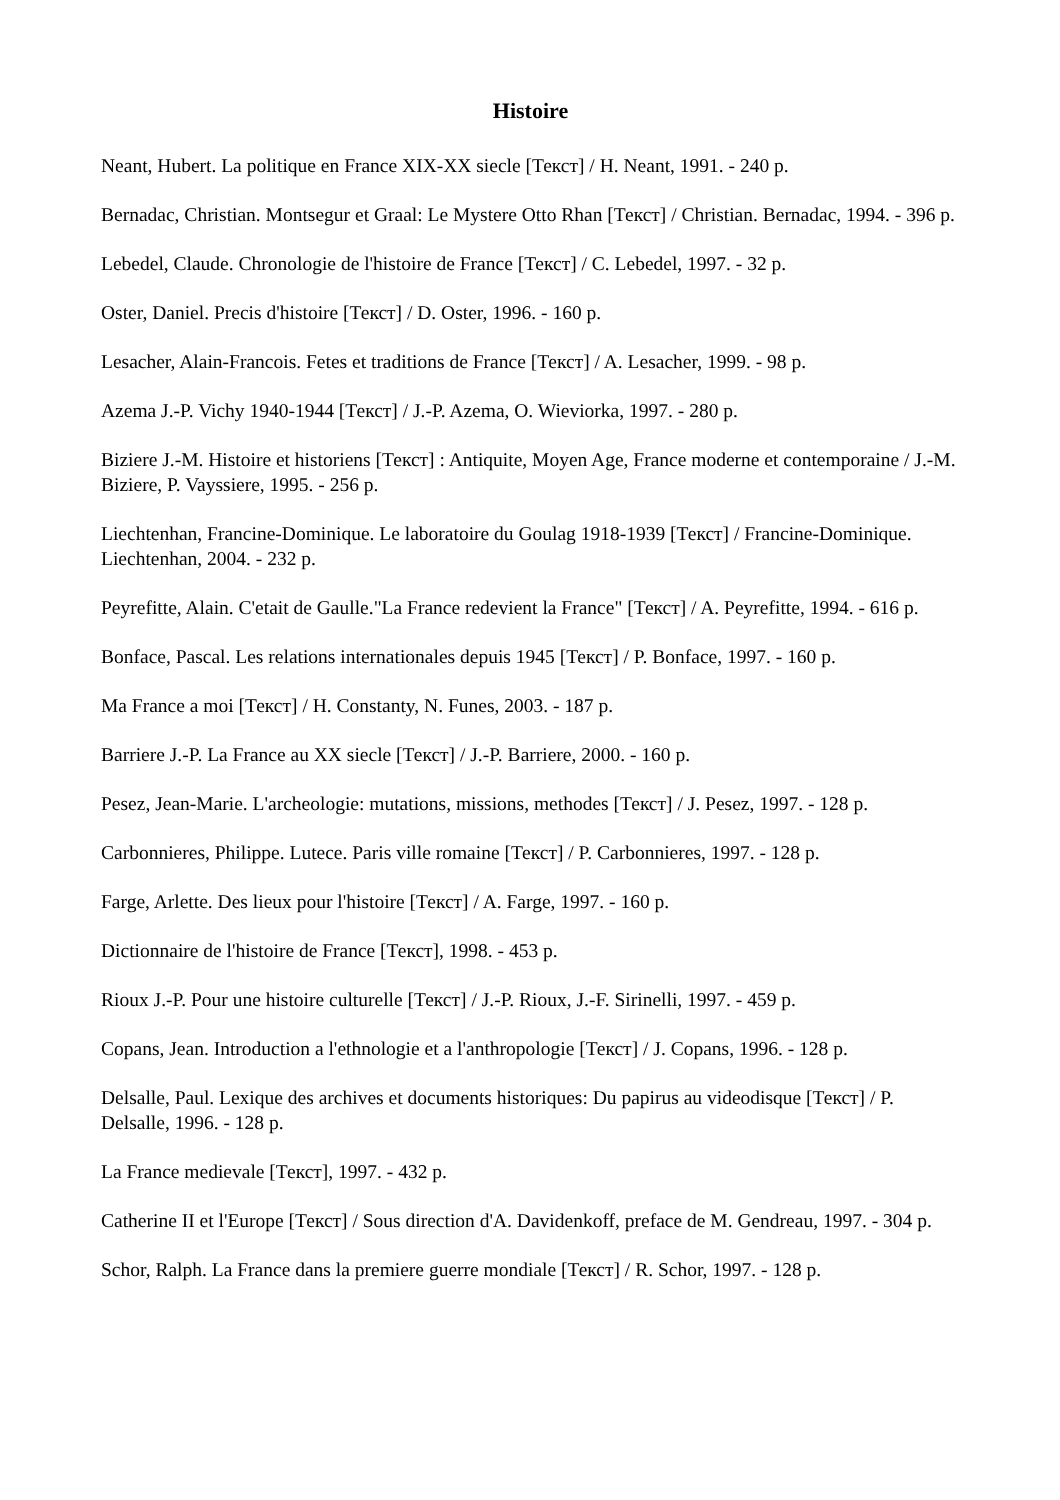Histoire
Neant, Hubert. La politique en France XIX-XX siecle [Текст] / H. Neant, 1991. - 240 p.
Bernadac, Christian. Montsegur et Graal: Le Mystere Otto Rhan [Текст] / Christian. Bernadac, 1994. - 396 p.
Lebedel, Claude. Chronologie de l'histoire de France [Текст] / C. Lebedel, 1997. - 32 p.
Oster, Daniel. Precis d'histoire [Текст] / D. Oster, 1996. - 160 p.
Lesacher, Alain-Francois. Fetes et traditions de France [Текст] / A. Lesacher, 1999. - 98 p.
Azema J.-P. Vichy 1940-1944 [Текст] / J.-P. Azema, O. Wieviorka, 1997. - 280 p.
Biziere J.-M. Histoire et historiens [Текст] : Antiquite, Moyen Age, France moderne et contemporaine / J.-M. Biziere, P. Vayssiere, 1995. - 256 p.
Liechtenhan, Francine-Dominique. Le laboratoire du Goulag 1918-1939 [Текст] / Francine-Dominique. Liechtenhan, 2004. - 232 p.
Peyrefitte, Alain. C'etait de Gaulle."La France redevient la France" [Текст] / A. Peyrefitte, 1994. - 616 p.
Bonface, Pascal. Les relations internationales depuis 1945 [Текст] / P. Bonface, 1997. - 160 p.
Ma France a moi [Текст] / H. Constanty, N. Funes, 2003. - 187 p.
Barriere J.-P. La France au XX siecle [Текст] / J.-P. Barriere, 2000. - 160 p.
Pesez, Jean-Marie. L'archeologie: mutations, missions, methodes [Текст] / J. Pesez, 1997. - 128 p.
Carbonnieres, Philippe. Lutece. Paris ville romaine [Текст] / P. Carbonnieres, 1997. - 128 p.
Farge, Arlette. Des lieux pour l'histoire [Текст] / A. Farge, 1997. - 160 p.
Dictionnaire de l'histoire de France [Текст], 1998. - 453 p.
Rioux J.-P. Pour une histoire culturelle [Текст] / J.-P. Rioux, J.-F. Sirinelli, 1997. - 459 p.
Copans, Jean. Introduction a l'ethnologie et a l'anthropologie [Текст] / J. Copans, 1996. - 128 p.
Delsalle, Paul. Lexique des archives et documents historiques: Du papirus au videodisque [Текст] / P. Delsalle, 1996. - 128 p.
La France medievale [Текст], 1997. - 432 p.
Catherine II et l'Europe [Текст] / Sous direction d'A. Davidenkoff, preface de M. Gendreau, 1997. - 304 p.
Schor, Ralph. La France dans la premiere guerre mondiale [Текст] / R. Schor, 1997. - 128 p.